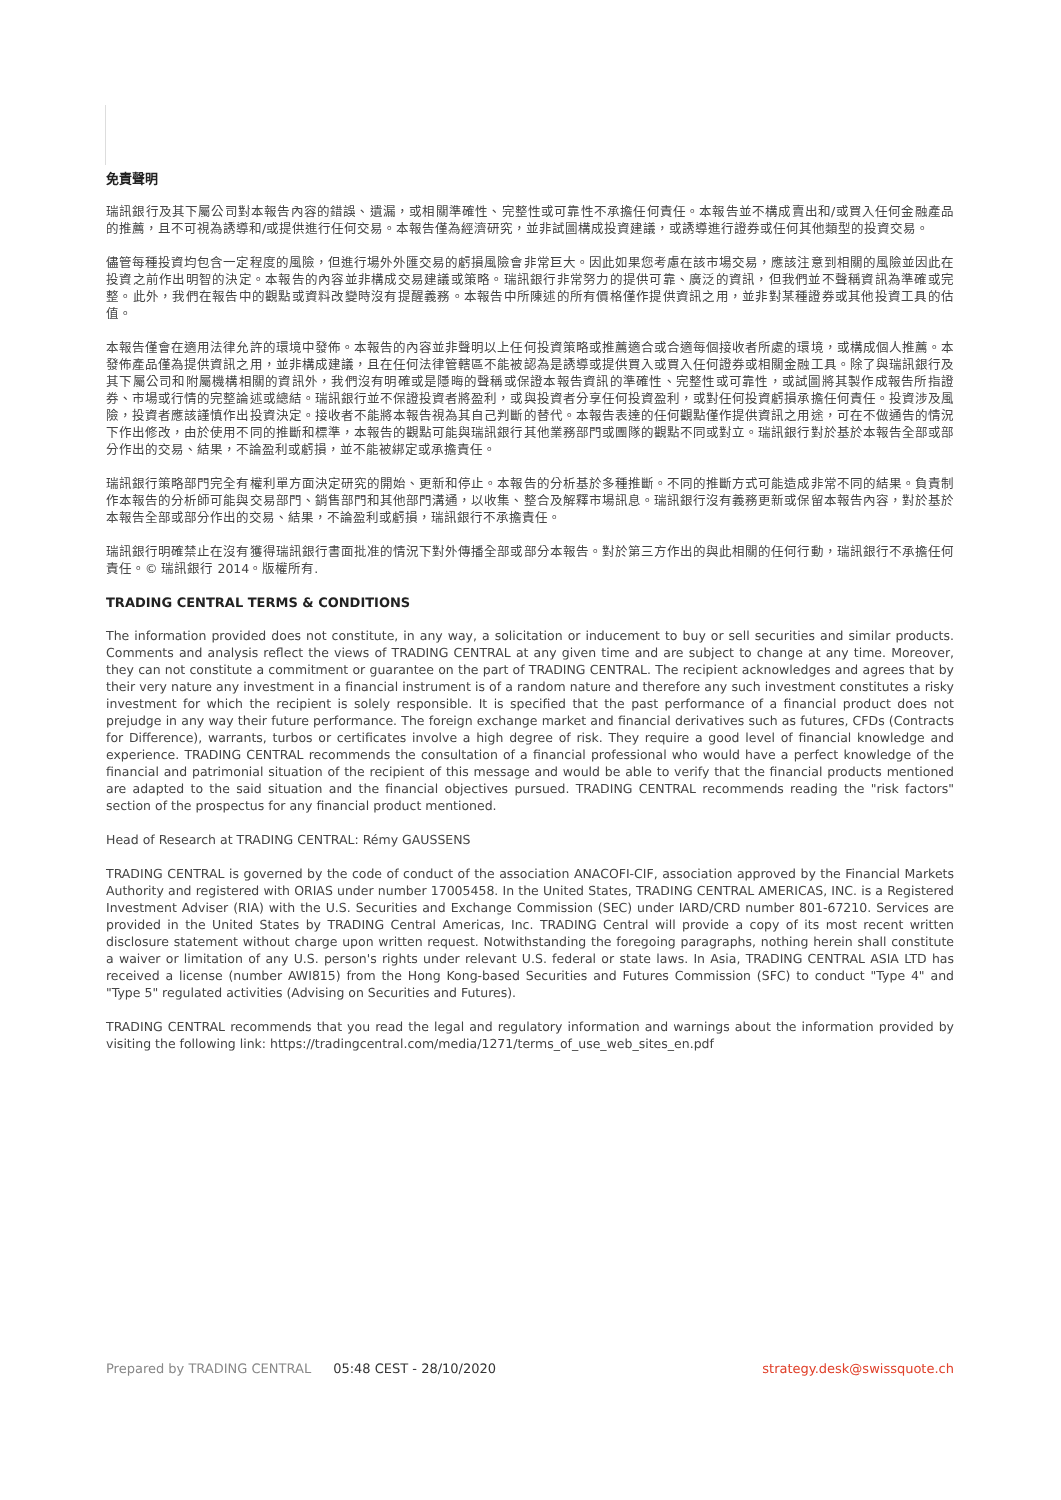免責聲明
瑞訊銀行及其下屬公司對本報告內容的錯誤、遺漏，或相關準確性、完整性或可靠性不承擔任何責任。本報告並不構成賣出和/或買入任何金融產品的推薦，且不可視為誘導和/或提供進行任何交易。本報告僅為經濟研究，並非試圖構成投資建議，或誘導進行證券或任何其他類型的投資交易。
儘管每種投資均包含一定程度的風險，但進行場外外匯交易的虧損風險會非常巨大。因此如果您考慮在該市場交易，應該注意到相關的風險並因此在投資之前作出明智的決定。本報告的內容並非構成交易建議或策略。瑞訊銀行非常努力的提供可靠、廣泛的資訊，但我們並不聲稱資訊為準確或完整。此外，我們在報告中的觀點或資料改變時沒有提醒義務。本報告中所陳述的所有價格僅作提供資訊之用，並非對某種證券或其他投資工具的估值。
本報告僅會在適用法律允許的環境中發佈。本報告的內容並非聲明以上任何投資策略或推薦適合或合適每個接收者所處的環境，或構成個人推薦。本發佈產品僅為提供資訊之用，並非構成建議，且在任何法律管轄區不能被認為是誘導或提供買入或買入任何證券或相關金融工具。除了與瑞訊銀行及其下屬公司和附屬機構相關的資訊外，我們沒有明確或是隱晦的聲稱或保證本報告資訊的準確性、完整性或可靠性，或試圖將其製作成報告所指證券、市場或行情的完整論述或總結。瑞訊銀行並不保證投資者將盈利，或與投資者分享任何投資盈利，或對任何投資虧損承擔任何責任。投資涉及風險，投資者應該謹慎作出投資決定。接收者不能將本報告視為其自己判斷的替代。本報告表達的任何觀點僅作提供資訊之用途，可在不做通告的情況下作出修改，由於使用不同的推斷和標準，本報告的觀點可能與瑞訊銀行其他業務部門或團隊的觀點不同或對立。瑞訊銀行對於基於本報告全部或部分作出的交易、結果，不論盈利或虧損，並不能被綁定或承擔責任。
瑞訊銀行策略部門完全有權利單方面決定研究的開始、更新和停止。本報告的分析基於多種推斷。不同的推斷方式可能造成非常不同的結果。負責制作本報告的分析師可能與交易部門、銷售部門和其他部門溝通，以收集、整合及解釋市場訊息。瑞訊銀行沒有義務更新或保留本報告內容，對於基於本報告全部或部分作出的交易、結果，不論盈利或虧損，瑞訊銀行不承擔責任。
瑞訊銀行明確禁止在沒有獲得瑞訊銀行書面批准的情況下對外傳播全部或部分本報告。對於第三方作出的與此相關的任何行動，瑞訊銀行不承擔任何責任。© 瑞訊銀行 2014。版權所有.
TRADING CENTRAL TERMS & CONDITIONS
The information provided does not constitute, in any way, a solicitation or inducement to buy or sell securities and similar products. Comments and analysis reflect the views of TRADING CENTRAL at any given time and are subject to change at any time. Moreover, they can not constitute a commitment or guarantee on the part of TRADING CENTRAL. The recipient acknowledges and agrees that by their very nature any investment in a financial instrument is of a random nature and therefore any such investment constitutes a risky investment for which the recipient is solely responsible. It is specified that the past performance of a financial product does not prejudge in any way their future performance. The foreign exchange market and financial derivatives such as futures, CFDs (Contracts for Difference), warrants, turbos or certificates involve a high degree of risk. They require a good level of financial knowledge and experience. TRADING CENTRAL recommends the consultation of a financial professional who would have a perfect knowledge of the financial and patrimonial situation of the recipient of this message and would be able to verify that the financial products mentioned are adapted to the said situation and the financial objectives pursued. TRADING CENTRAL recommends reading the "risk factors" section of the prospectus for any financial product mentioned.
Head of Research at TRADING CENTRAL: Rémy GAUSSENS
TRADING CENTRAL is governed by the code of conduct of the association ANACOFI-CIF, association approved by the Financial Markets Authority and registered with ORIAS under number 17005458. In the United States, TRADING CENTRAL AMERICAS, INC. is a Registered Investment Adviser (RIA) with the U.S. Securities and Exchange Commission (SEC) under IARD/CRD number 801-67210. Services are provided in the United States by TRADING Central Americas, Inc. TRADING Central will provide a copy of its most recent written disclosure statement without charge upon written request. Notwithstanding the foregoing paragraphs, nothing herein shall constitute a waiver or limitation of any U.S. person's rights under relevant U.S. federal or state laws. In Asia, TRADING CENTRAL ASIA LTD has received a license (number AWI815) from the Hong Kong-based Securities and Futures Commission (SFC) to conduct "Type 4" and "Type 5" regulated activities (Advising on Securities and Futures).
TRADING CENTRAL recommends that you read the legal and regulatory information and warnings about the information provided by visiting the following link: https://tradingcentral.com/media/1271/terms_of_use_web_sites_en.pdf
Prepared by TRADING CENTRAL 05:48 CEST - 28/10/2020 strategy.desk@swissquote.ch